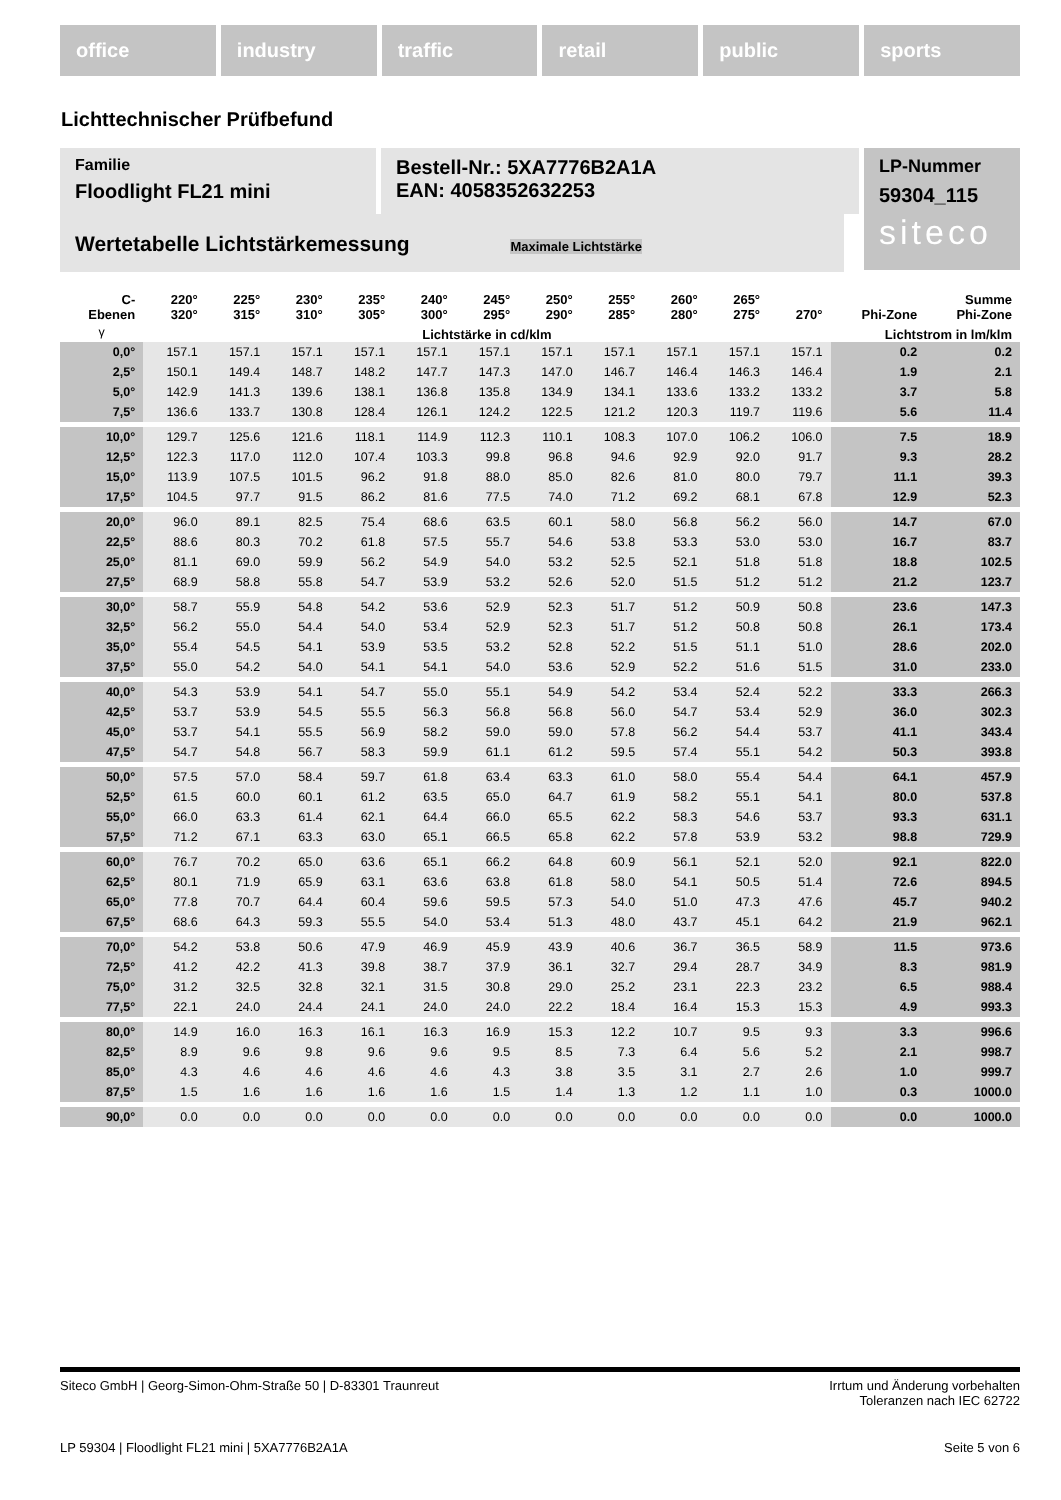office industry traffic retail public sports
Lichttechnischer Prüfbefund
Familie
Floodlight FL21 mini
Bestell-Nr.: 5XA7776B2A1A
EAN: 4058352632253
LP-Nummer
59304_115
siteco
Wertetabelle Lichtstärkemessung Maximale Lichtstärke
| C- Ebenen | 220° 320° | 225° 315° | 230° 310° | 235° 305° | 240° 300° | 245° 295° | 250° 290° | 255° 285° | 260° 280° | 265° 275° | 270° | Phi-Zone | Summe Phi-Zone |
| --- | --- | --- | --- | --- | --- | --- | --- | --- | --- | --- | --- | --- | --- |
| γ | Lichtstärke in cd/klm | | | | | | | | | | | Lichtstrom in lm/klm | |
| 0,0° | 157.1 | 157.1 | 157.1 | 157.1 | 157.1 | 157.1 | 157.1 | 157.1 | 157.1 | 157.1 | 157.1 | 0.2 | 0.2 |
| 2,5° | 150.1 | 149.4 | 148.7 | 148.2 | 147.7 | 147.3 | 147.0 | 146.7 | 146.4 | 146.3 | 146.4 | 1.9 | 2.1 |
| 5,0° | 142.9 | 141.3 | 139.6 | 138.1 | 136.8 | 135.8 | 134.9 | 134.1 | 133.6 | 133.2 | 133.2 | 3.7 | 5.8 |
| 7,5° | 136.6 | 133.7 | 130.8 | 128.4 | 126.1 | 124.2 | 122.5 | 121.2 | 120.3 | 119.7 | 119.6 | 5.6 | 11.4 |
| 10,0° | 129.7 | 125.6 | 121.6 | 118.1 | 114.9 | 112.3 | 110.1 | 108.3 | 107.0 | 106.2 | 106.0 | 7.5 | 18.9 |
| 12,5° | 122.3 | 117.0 | 112.0 | 107.4 | 103.3 | 99.8 | 96.8 | 94.6 | 92.9 | 92.0 | 91.7 | 9.3 | 28.2 |
| 15,0° | 113.9 | 107.5 | 101.5 | 96.2 | 91.8 | 88.0 | 85.0 | 82.6 | 81.0 | 80.0 | 79.7 | 11.1 | 39.3 |
| 17,5° | 104.5 | 97.7 | 91.5 | 86.2 | 81.6 | 77.5 | 74.0 | 71.2 | 69.2 | 68.1 | 67.8 | 12.9 | 52.3 |
| 20,0° | 96.0 | 89.1 | 82.5 | 75.4 | 68.6 | 63.5 | 60.1 | 58.0 | 56.8 | 56.2 | 56.0 | 14.7 | 67.0 |
| 22,5° | 88.6 | 80.3 | 70.2 | 61.8 | 57.5 | 55.7 | 54.6 | 53.8 | 53.3 | 53.0 | 53.0 | 16.7 | 83.7 |
| 25,0° | 81.1 | 69.0 | 59.9 | 56.2 | 54.9 | 54.0 | 53.2 | 52.5 | 52.1 | 51.8 | 51.8 | 18.8 | 102.5 |
| 27,5° | 68.9 | 58.8 | 55.8 | 54.7 | 53.9 | 53.2 | 52.6 | 52.0 | 51.5 | 51.2 | 51.2 | 21.2 | 123.7 |
| 30,0° | 58.7 | 55.9 | 54.8 | 54.2 | 53.6 | 52.9 | 52.3 | 51.7 | 51.2 | 50.9 | 50.8 | 23.6 | 147.3 |
| 32,5° | 56.2 | 55.0 | 54.4 | 54.0 | 53.4 | 52.9 | 52.3 | 51.7 | 51.2 | 50.8 | 50.8 | 26.1 | 173.4 |
| 35,0° | 55.4 | 54.5 | 54.1 | 53.9 | 53.5 | 53.2 | 52.8 | 52.2 | 51.5 | 51.1 | 51.0 | 28.6 | 202.0 |
| 37,5° | 55.0 | 54.2 | 54.0 | 54.1 | 54.1 | 54.0 | 53.6 | 52.9 | 52.2 | 51.6 | 51.5 | 31.0 | 233.0 |
| 40,0° | 54.3 | 53.9 | 54.1 | 54.7 | 55.0 | 55.1 | 54.9 | 54.2 | 53.4 | 52.4 | 52.2 | 33.3 | 266.3 |
| 42,5° | 53.7 | 53.9 | 54.5 | 55.5 | 56.3 | 56.8 | 56.8 | 56.0 | 54.7 | 53.4 | 52.9 | 36.0 | 302.3 |
| 45,0° | 53.7 | 54.1 | 55.5 | 56.9 | 58.2 | 59.0 | 59.0 | 57.8 | 56.2 | 54.4 | 53.7 | 41.1 | 343.4 |
| 47,5° | 54.7 | 54.8 | 56.7 | 58.3 | 59.9 | 61.1 | 61.2 | 59.5 | 57.4 | 55.1 | 54.2 | 50.3 | 393.8 |
| 50,0° | 57.5 | 57.0 | 58.4 | 59.7 | 61.8 | 63.4 | 63.3 | 61.0 | 58.0 | 55.4 | 54.4 | 64.1 | 457.9 |
| 52,5° | 61.5 | 60.0 | 60.1 | 61.2 | 63.5 | 65.0 | 64.7 | 61.9 | 58.2 | 55.1 | 54.1 | 80.0 | 537.8 |
| 55,0° | 66.0 | 63.3 | 61.4 | 62.1 | 64.4 | 66.0 | 65.5 | 62.2 | 58.3 | 54.6 | 53.7 | 93.3 | 631.1 |
| 57,5° | 71.2 | 67.1 | 63.3 | 63.0 | 65.1 | 66.5 | 65.8 | 62.2 | 57.8 | 53.9 | 53.2 | 98.8 | 729.9 |
| 60,0° | 76.7 | 70.2 | 65.0 | 63.6 | 65.1 | 66.2 | 64.8 | 60.9 | 56.1 | 52.1 | 52.0 | 92.1 | 822.0 |
| 62,5° | 80.1 | 71.9 | 65.9 | 63.1 | 63.6 | 63.8 | 61.8 | 58.0 | 54.1 | 50.5 | 51.4 | 72.6 | 894.5 |
| 65,0° | 77.8 | 70.7 | 64.4 | 60.4 | 59.6 | 59.5 | 57.3 | 54.0 | 51.0 | 47.3 | 47.6 | 45.7 | 940.2 |
| 67,5° | 68.6 | 64.3 | 59.3 | 55.5 | 54.0 | 53.4 | 51.3 | 48.0 | 43.7 | 45.1 | 64.2 | 21.9 | 962.1 |
| 70,0° | 54.2 | 53.8 | 50.6 | 47.9 | 46.9 | 45.9 | 43.9 | 40.6 | 36.7 | 36.5 | 58.9 | 11.5 | 973.6 |
| 72,5° | 41.2 | 42.2 | 41.3 | 39.8 | 38.7 | 37.9 | 36.1 | 32.7 | 29.4 | 28.7 | 34.9 | 8.3 | 981.9 |
| 75,0° | 31.2 | 32.5 | 32.8 | 32.1 | 31.5 | 30.8 | 29.0 | 25.2 | 23.1 | 22.3 | 23.2 | 6.5 | 988.4 |
| 77,5° | 22.1 | 24.0 | 24.4 | 24.1 | 24.0 | 24.0 | 22.2 | 18.4 | 16.4 | 15.3 | 15.3 | 4.9 | 993.3 |
| 80,0° | 14.9 | 16.0 | 16.3 | 16.1 | 16.3 | 16.9 | 15.3 | 12.2 | 10.7 | 9.5 | 9.3 | 3.3 | 996.6 |
| 82,5° | 8.9 | 9.6 | 9.8 | 9.6 | 9.6 | 9.5 | 8.5 | 7.3 | 6.4 | 5.6 | 5.2 | 2.1 | 998.7 |
| 85,0° | 4.3 | 4.6 | 4.6 | 4.6 | 4.6 | 4.3 | 3.8 | 3.5 | 3.1 | 2.7 | 2.6 | 1.0 | 999.7 |
| 87,5° | 1.5 | 1.6 | 1.6 | 1.6 | 1.6 | 1.5 | 1.4 | 1.3 | 1.2 | 1.1 | 1.0 | 0.3 | 1000.0 |
| 90,0° | 0.0 | 0.0 | 0.0 | 0.0 | 0.0 | 0.0 | 0.0 | 0.0 | 0.0 | 0.0 | 0.0 | 0.0 | 1000.0 |
Siteco GmbH | Georg-Simon-Ohm-Straße 50 | D-83301 Traunreut Irrtum und Änderung vorbehalten
Toleranzen nach IEC 62722
LP 59304 | Floodlight FL21 mini | 5XA7776B2A1A Seite 5 von 6